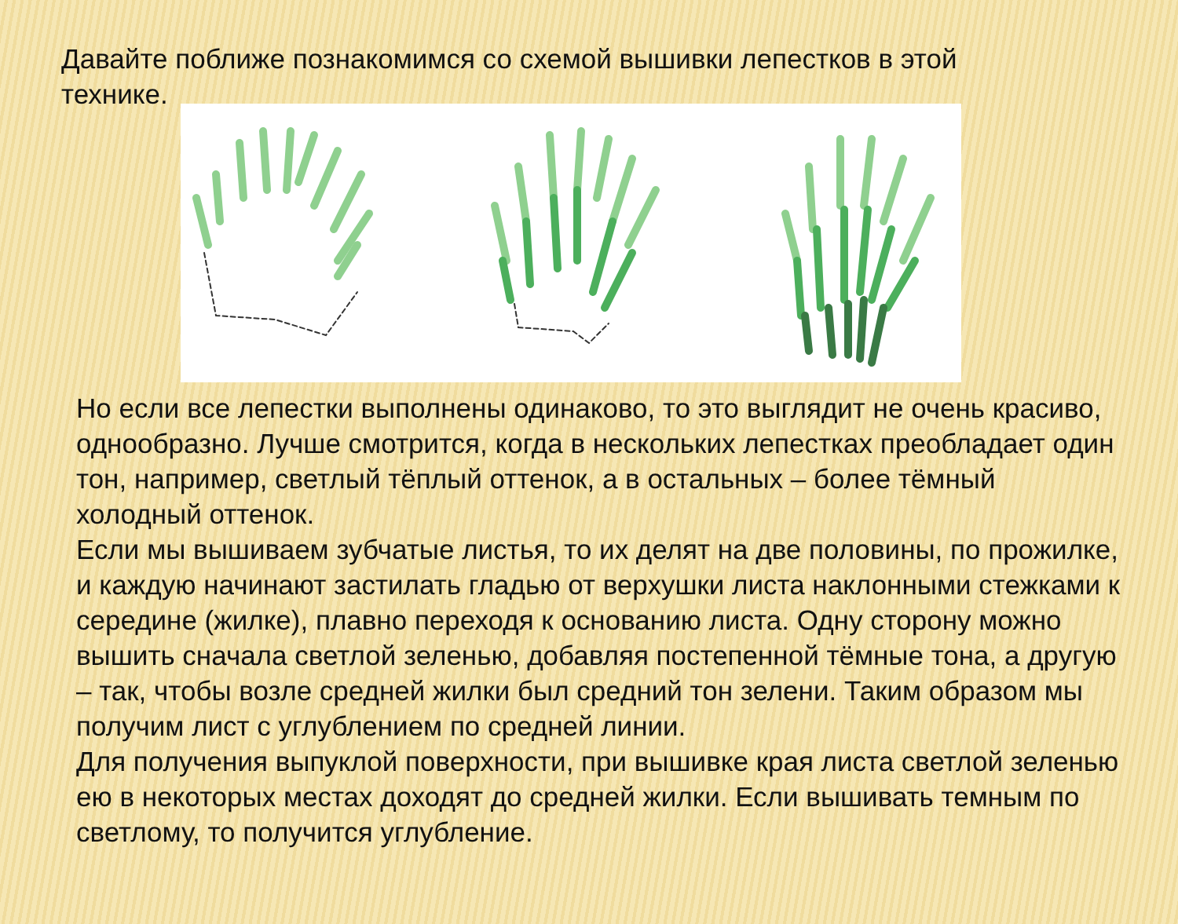Давайте поближе познакомимся со схемой вышивки лепестков в этой технике.
Но если все лепестки выполнены одинаково, то это выглядит не очень красиво, однообразно. Лучше смотрится, когда в нескольких лепестках преобладает один тон, например, светлый тёплый оттенок, а в остальных – более тёмный холодный оттенок.
Если мы вышиваем зубчатые листья, то их делят на две половины, по прожилке, и каждую начинают застилать гладью от верхушки листа наклонными стежками к середине (жилке), плавно переходя к основанию листа. Одну сторону можно вышить сначала светлой зеленью, добавляя постепенной тёмные тона, а другую – так, чтобы возле средней жилки был средний тон зелени. Таким образом мы получим лист с углублением по средней линии.
Для получения выпуклой поверхности, при вышивке края листа светлой зеленью ею в некоторых местах доходят до средней жилки. Если вышивать темным по светлому, то получится углубление.